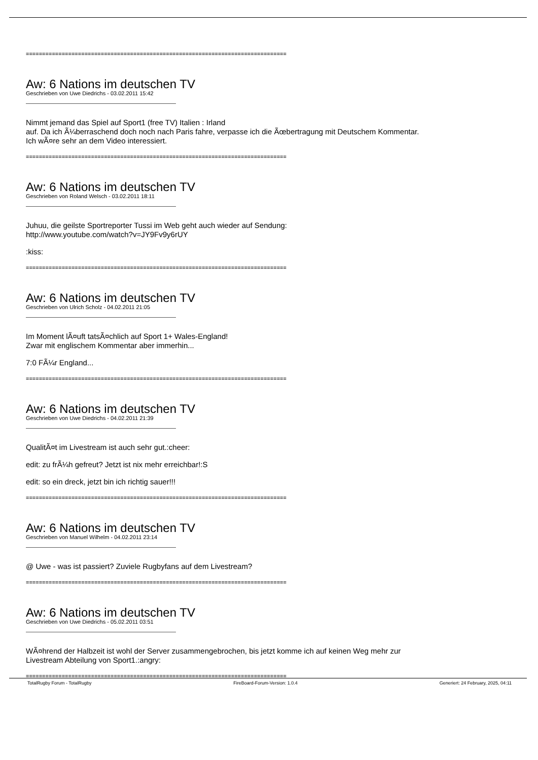================================================================================
Aw: 6 Nations im deutschen TV
Geschrieben von Uwe Diedrichs - 03.02.2011 15:42
Nimmt jemand das Spiel auf Sport1 (free TV) Italien : Irland
auf. Da ich Ã¼berraschend doch noch nach Paris fahre, verpasse ich die Ãœbertragung mit Deutschem Kommentar.
Ich wÃ¤re sehr an dem Video interessiert.
================================================================================
Aw: 6 Nations im deutschen TV
Geschrieben von Roland Welsch - 03.02.2011 18:11
Juhuu, die geilste Sportreporter Tussi im Web geht auch wieder auf Sendung:
http://www.youtube.com/watch?v=JY9Fv9y6rUY
:kiss:
================================================================================
Aw: 6 Nations im deutschen TV
Geschrieben von Ulrich Scholz - 04.02.2011 21:05
Im Moment lÃ¤uft tatsÃ¤chlich auf Sport 1+ Wales-England!
Zwar mit englischem Kommentar aber immerhin...
7:0 FÃ¼r England...
================================================================================
Aw: 6 Nations im deutschen TV
Geschrieben von Uwe Diedrichs - 04.02.2011 21:39
QualitÃ¤t im Livestream ist auch sehr gut.:cheer:
edit: zu frÃ¼h gefreut? Jetzt ist nix mehr erreichbar!:S
edit: so ein dreck, jetzt bin ich richtig sauer!!!
================================================================================
Aw: 6 Nations im deutschen TV
Geschrieben von Manuel Wilhelm - 04.02.2011 23:14
@ Uwe - was ist passiert? Zuviele Rugbyfans auf dem Livestream?
================================================================================
Aw: 6 Nations im deutschen TV
Geschrieben von Uwe Diedrichs - 05.02.2011 03:51
WÃ¤hrend der Halbzeit ist wohl der Server zusammengebrochen, bis jetzt komme ich auf keinen Weg mehr zur
Livestream Abteilung von Sport1.:angry:
================================================================================
TotalRugby Forum - TotalRugby FireBoard-Forum-Version: 1.0.4 Generiert: 24 February, 2025, 04:11